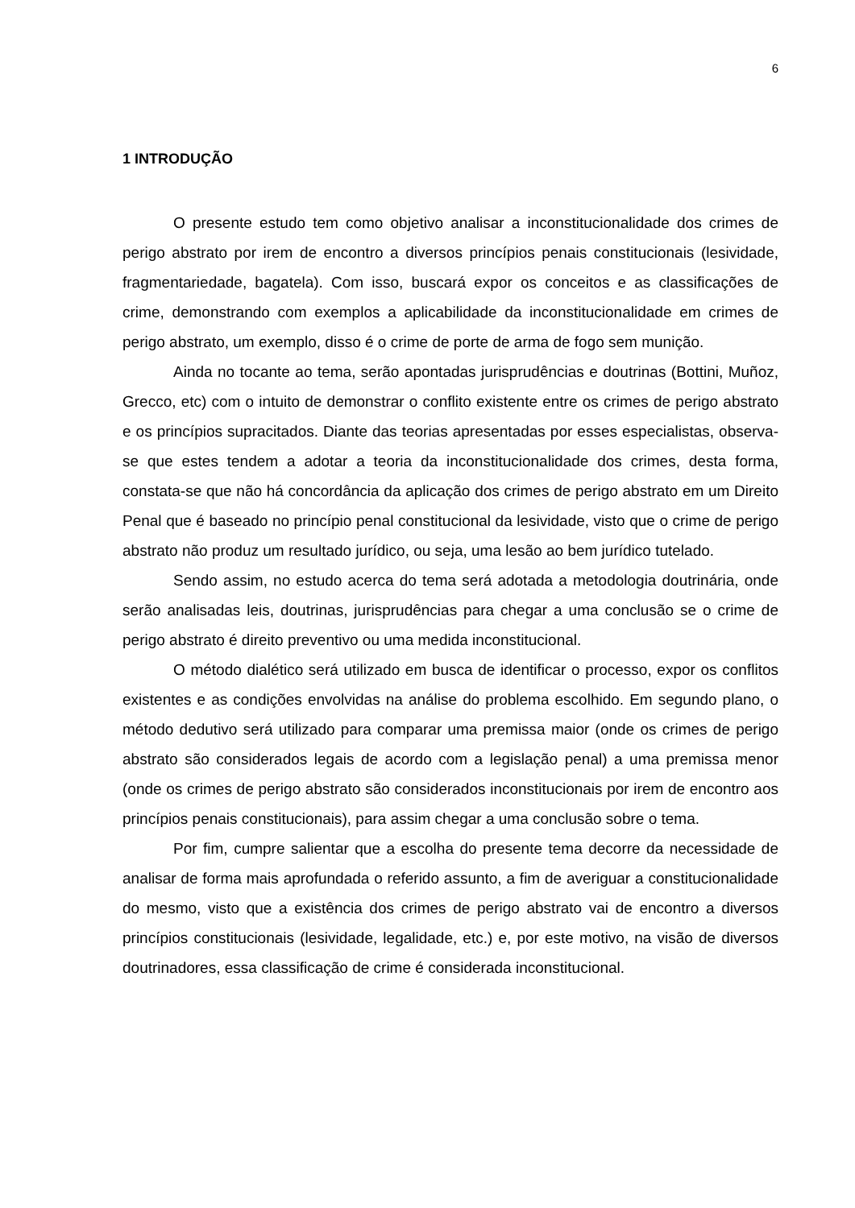6
1 INTRODUÇÃO
O presente estudo tem como objetivo analisar a inconstitucionalidade dos crimes de perigo abstrato por irem de encontro a diversos princípios penais constitucionais (lesividade, fragmentariedade, bagatela). Com isso, buscará expor os conceitos e as classificações de crime, demonstrando com exemplos a aplicabilidade da inconstitucionalidade em crimes de perigo abstrato, um exemplo, disso é o crime de porte de arma de fogo sem munição.
Ainda no tocante ao tema, serão apontadas jurisprudências e doutrinas (Bottini, Muñoz, Grecco, etc) com o intuito de demonstrar o conflito existente entre os crimes de perigo abstrato e os princípios supracitados. Diante das teorias apresentadas por esses especialistas, observa-se que estes tendem a adotar a teoria da inconstitucionalidade dos crimes, desta forma, constata-se que não há concordância da aplicação dos crimes de perigo abstrato em um Direito Penal que é baseado no princípio penal constitucional da lesividade, visto que o crime de perigo abstrato não produz um resultado jurídico, ou seja, uma lesão ao bem jurídico tutelado.
Sendo assim, no estudo acerca do tema será adotada a metodologia doutrinária, onde serão analisadas leis, doutrinas, jurisprudências para chegar a uma conclusão se o crime de perigo abstrato é direito preventivo ou uma medida inconstitucional.
O método dialético será utilizado em busca de identificar o processo, expor os conflitos existentes e as condições envolvidas na análise do problema escolhido. Em segundo plano, o método dedutivo será utilizado para comparar uma premissa maior (onde os crimes de perigo abstrato são considerados legais de acordo com a legislação penal) a uma premissa menor (onde os crimes de perigo abstrato são considerados inconstitucionais por irem de encontro aos princípios penais constitucionais), para assim chegar a uma conclusão sobre o tema.
Por fim, cumpre salientar que a escolha do presente tema decorre da necessidade de analisar de forma mais aprofundada o referido assunto, a fim de averiguar a constitucionalidade do mesmo, visto que a existência dos crimes de perigo abstrato vai de encontro a diversos princípios constitucionais (lesividade, legalidade, etc.) e, por este motivo, na visão de diversos doutrinadores, essa classificação de crime é considerada inconstitucional.